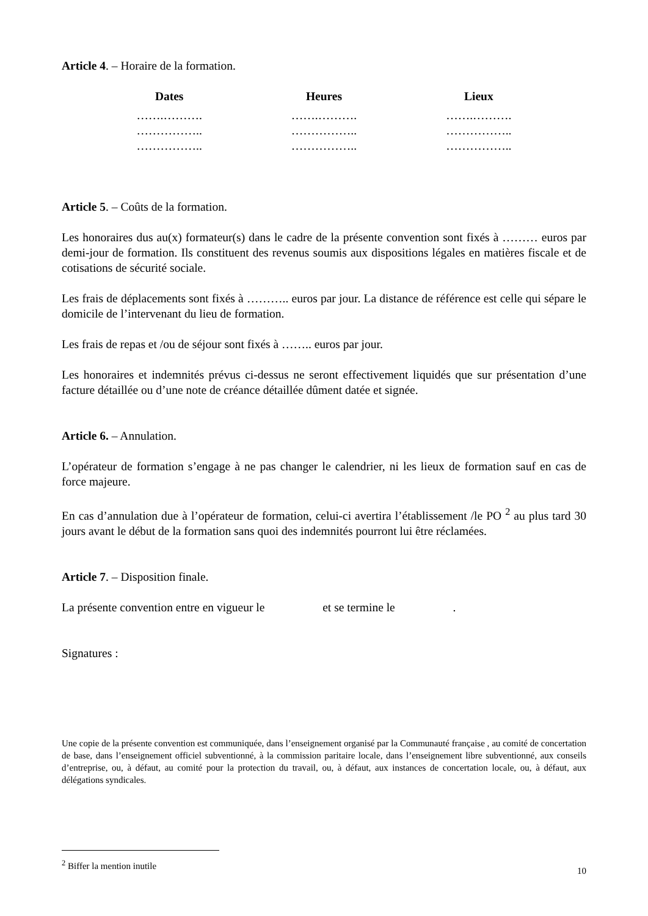Article 4. – Horaire de la formation.
| Dates | Heures | Lieux |
| --- | --- | --- |
| …….………. | …….………. | …….………. |
| …………….. | …………….. | …………….. |
| …………….. | …………….. | …………….. |
Article 5. – Coûts de la formation.
Les honoraires dus au(x) formateur(s) dans le cadre de la présente convention sont fixés à ……… euros par demi-jour de formation. Ils constituent des revenus soumis aux dispositions légales en matières fiscale et de cotisations de sécurité sociale.
Les frais de déplacements sont fixés à ……….. euros par jour. La distance de référence est celle qui sépare le domicile de l’intervenant du lieu de formation.
Les frais de repas et /ou de séjour sont fixés à …….. euros par jour.
Les honoraires et indemnités prévus ci-dessus ne seront effectivement liquidés que sur présentation d’une facture détaillée ou d’une note de créance détaillée dûment datée et signée.
Article 6. – Annulation.
L’opérateur de formation s’engage à ne pas changer le calendrier, ni les lieux de formation sauf en cas de force majeure.
En cas d’annulation due à l’opérateur de formation, celui-ci avertira l’établissement /le PO <sup>2</sup> au plus tard 30 jours avant le début de la formation sans quoi des indemnités pourront lui être réclamées.
Article 7. – Disposition finale.
La présente convention entre en vigueur le et se termine le .
Signatures :
Une copie de la présente convention est communiquée, dans l’enseignement organisé par la Communauté française , au comité de concertation de base, dans l’enseignement officiel subventionné, à la commission paritaire locale, dans l’enseignement libre subventionné, aux conseils d’entreprise, ou, à défaut, au comité pour la protection du travail, ou, à défaut, aux instances de concertation locale, ou, à défaut, aux délégations syndicales.
<sup>2</sup> Biffer la mention inutile
10